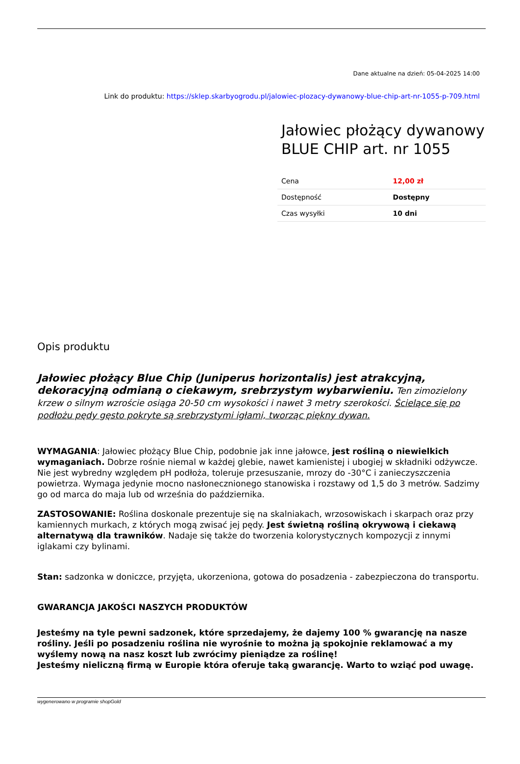Dane aktualne na dzień: 05-04-2025 14:00
Link do produktu: https://sklep.skarbyogrodu.pl/jalowiec-plozacy-dywanowy-blue-chip-art-nr-1055-p-709.html
Jałowiec płożący dywanowy BLUE CHIP art. nr 1055
| Cena | 12,00 zł |
| Dostępność | Dostępny |
| Czas wysyłki | 10 dni |
Opis produktu
Jałowiec płożący Blue Chip (Juniperus horizontalis) jest atrakcyjną, dekoracyjną odmianą o ciekawym, srebrzystym wybarwieniu. Ten zimozielony krzew o silnym wzroście osiąga 20-50 cm wysokości i nawet 3 metry szerokości. Ścielące się po podłożu pędy gęsto pokryte są srebrzystymi igłami, tworząc piękny dywan.
WYMAGANIA: Jałowiec płożący Blue Chip, podobnie jak inne jałowce, jest rośliną o niewielkich wymaganiach. Dobrze rośnie niemal w każdej glebie, nawet kamienistej i ubogiej w składniki odżywcze. Nie jest wybredny względem pH podłoża, toleruje przesuszanie, mrozy do -30°C i zanieczyszczenia powietrza. Wymaga jedynie mocno nasłonecznionego stanowiska i rozstawy od 1,5 do 3 metrów. Sadzimy go od marca do maja lub od września do października.
ZASTOSOWANIE: Roślina doskonale prezentuje się na skalniakach, wrzosowiskach i skarpach oraz przy kamiennych murkach, z których mogą zwisać jej pędy. Jest świetną rośliną okrywową i ciekawą alternatywą dla trawników. Nadaje się także do tworzenia kolorystycznych kompozycji z innymi iglakami czy bylinami.
Stan: sadzonka w doniczce, przyjęta, ukorzeniona, gotowa do posadzenia - zabezpieczona do transportu.
GWARANCJA JAKOŚCI NASZYCH PRODUKTÓW
Jesteśmy na tyle pewni sadzonek, które sprzedajemy, że dajemy 100 % gwarancję na nasze rośliny. Jeśli po posadzeniu roślina nie wyrośnie to można ją spokojnie reklamować a my wyślemy nową na nasz koszt lub zwrócimy pieniądze za roślinę!
Jesteśmy nieliczną firmą w Europie która oferuje taką gwarancję. Warto to wziąć pod uwagę.
wygenerowano w programie shopGold